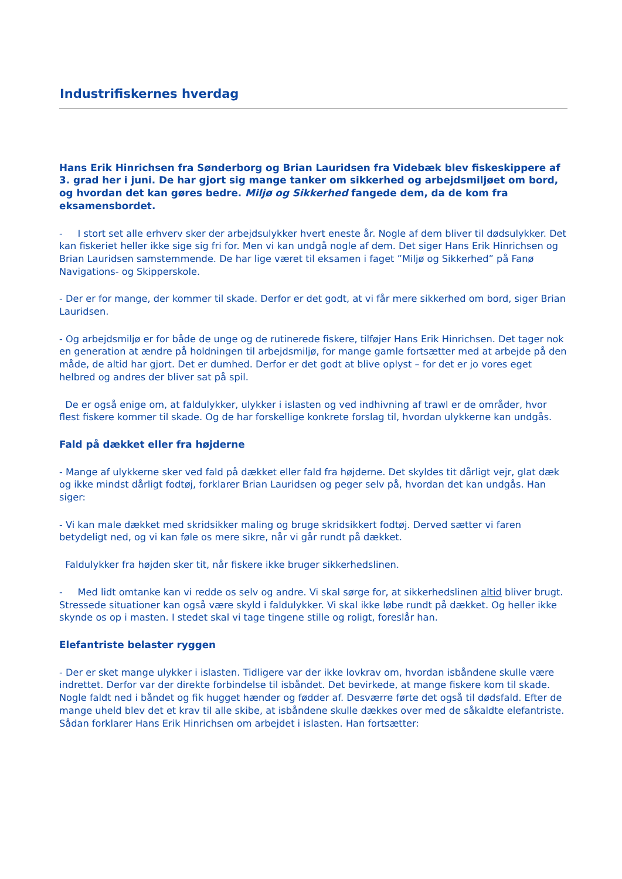Industrifiskernes hverdag
Hans Erik Hinrichsen fra Sønderborg og Brian Lauridsen fra Videbæk blev fiskeskippere af 3. grad her i juni. De har gjort sig mange tanker om sikkerhed og arbejdsmiljøet om bord, og hvordan det kan gøres bedre. Miljø og Sikkerhed fangede dem, da de kom fra eksamensbordet.
- I stort set alle erhverv sker der arbejdsulykker hvert eneste år. Nogle af dem bliver til dødsulykker. Det kan fiskeriet heller ikke sige sig fri for. Men vi kan undgå nogle af dem. Det siger Hans Erik Hinrichsen og Brian Lauridsen samstemmende. De har lige været til eksamen i faget ”Miljø og Sikkerhed” på Fanø Navigations- og Skipperskole.
- Der er for mange, der kommer til skade. Derfor er det godt, at vi får mere sikkerhed om bord, siger Brian Lauridsen.
- Og arbejdsmiljø er for både de unge og de rutinerede fiskere, tilføjer Hans Erik Hinrichsen. Det tager nok en generation at ændre på holdningen til arbejdsmiljø, for mange gamle fortsætter med at arbejde på den måde, de altid har gjort. Det er dumhed. Derfor er det godt at blive oplyst – for det er jo vores eget helbred og andres der bliver sat på spil.
De er også enige om, at faldulykker, ulykker i islasten og ved indhivning af trawl er de områder, hvor flest fiskere kommer til skade. Og de har forskellige konkrete forslag til, hvordan ulykkerne kan undgås.
Fald på dækket eller fra højderne
- Mange af ulykkerne sker ved fald på dækket eller fald fra højderne. Det skyldes tit dårligt vejr, glat dæk og ikke mindst dårligt fodtøj, forklarer Brian Lauridsen og peger selv på, hvordan det kan undgås. Han siger:
- Vi kan male dækket med skridsikker maling og bruge skridsikkert fodtøj. Derved sætter vi faren betydeligt ned, og vi kan føle os mere sikre, når vi går rundt på dækket.
Faldulykker fra højden sker tit, når fiskere ikke bruger sikkerhedslinen.
- Med lidt omtanke kan vi redde os selv og andre. Vi skal sørge for, at sikkerhedslinen altid bliver brugt. Stressede situationer kan også være skyld i faldulykker. Vi skal ikke løbe rundt på dækket. Og heller ikke skynde os op i masten. I stedet skal vi tage tingene stille og roligt, foreslår han.
Elefantriste belaster ryggen
- Der er sket mange ulykker i islasten. Tidligere var der ikke lovkrav om, hvordan isbåndene skulle være indrettet. Derfor var der direkte forbindelse til isbåndet. Det bevirkede, at mange fiskere kom til skade. Nogle faldt ned i båndet og fik hugget hænder og fødder af. Desværre førte det også til dødsfald. Efter de mange uheld blev det et krav til alle skibe, at isbåndene skulle dækkes over med de såkaldte elefantriste. Sådan forklarer Hans Erik Hinrichsen om arbejdet i islasten. Han fortsætter: